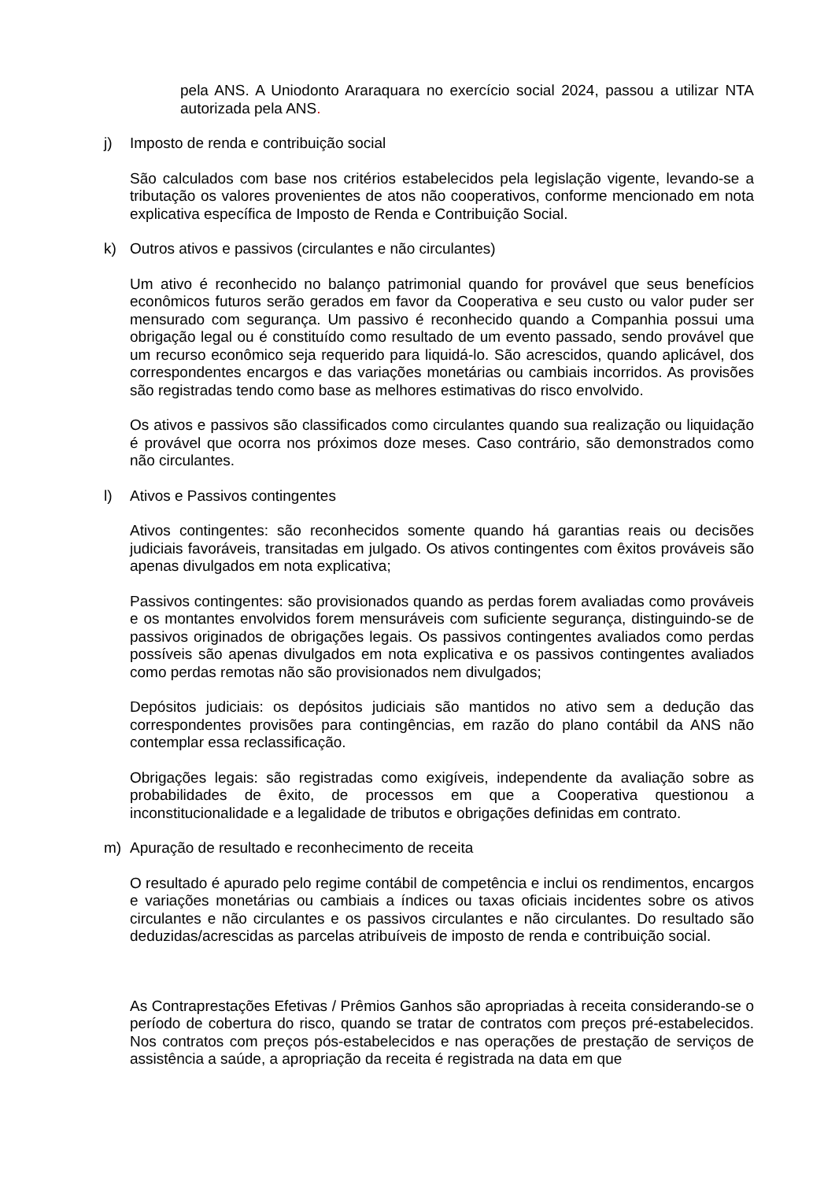pela ANS. A Uniodonto Araraquara no exercício social 2024, passou a utilizar NTA autorizada pela ANS.
j) Imposto de renda e contribuição social
São calculados com base nos critérios estabelecidos pela legislação vigente, levando-se a tributação os valores provenientes de atos não cooperativos, conforme mencionado em nota explicativa específica de Imposto de Renda e Contribuição Social.
k) Outros ativos e passivos (circulantes e não circulantes)
Um ativo é reconhecido no balanço patrimonial quando for provável que seus benefícios econômicos futuros serão gerados em favor da Cooperativa e seu custo ou valor puder ser mensurado com segurança. Um passivo é reconhecido quando a Companhia possui uma obrigação legal ou é constituído como resultado de um evento passado, sendo provável que um recurso econômico seja requerido para liquidá-lo. São acrescidos, quando aplicável, dos correspondentes encargos e das variações monetárias ou cambiais incorridos. As provisões são registradas tendo como base as melhores estimativas do risco envolvido.
Os ativos e passivos são classificados como circulantes quando sua realização ou liquidação é provável que ocorra nos próximos doze meses. Caso contrário, são demonstrados como não circulantes.
l) Ativos e Passivos contingentes
Ativos contingentes: são reconhecidos somente quando há garantias reais ou decisões judiciais favoráveis, transitadas em julgado. Os ativos contingentes com êxitos prováveis são apenas divulgados em nota explicativa;
Passivos contingentes: são provisionados quando as perdas forem avaliadas como prováveis e os montantes envolvidos forem mensuráveis com suficiente segurança, distinguindo-se de passivos originados de obrigações legais. Os passivos contingentes avaliados como perdas possíveis são apenas divulgados em nota explicativa e os passivos contingentes avaliados como perdas remotas não são provisionados nem divulgados;
Depósitos judiciais: os depósitos judiciais são mantidos no ativo sem a dedução das correspondentes provisões para contingências, em razão do plano contábil da ANS não contemplar essa reclassificação.
Obrigações legais: são registradas como exigíveis, independente da avaliação sobre as probabilidades de êxito, de processos em que a Cooperativa questionou a inconstitucionalidade e a legalidade de tributos e obrigações definidas em contrato.
m) Apuração de resultado e reconhecimento de receita
O resultado é apurado pelo regime contábil de competência e inclui os rendimentos, encargos e variações monetárias ou cambiais a índices ou taxas oficiais incidentes sobre os ativos circulantes e não circulantes e os passivos circulantes e não circulantes. Do resultado são deduzidas/acrescidas as parcelas atribuíveis de imposto de renda e contribuição social.
As Contraprestações Efetivas / Prêmios Ganhos são apropriadas à receita considerando-se o período de cobertura do risco, quando se tratar de contratos com preços pré-estabelecidos. Nos contratos com preços pós-estabelecidos e nas operações de prestação de serviços de assistência a saúde, a apropriação da receita é registrada na data em que